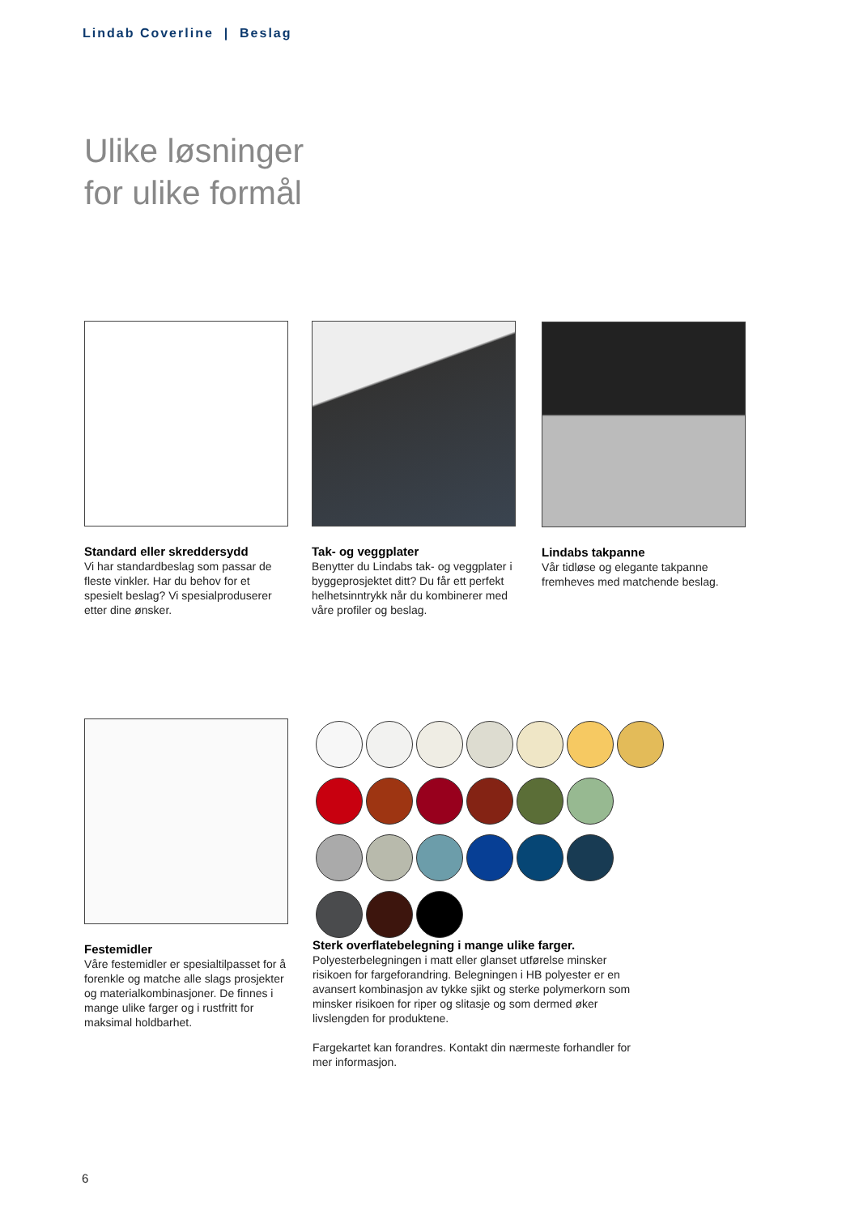Lindab Coverline | Beslag
Ulike løsninger
for ulike formål
Standard eller skreddersydd
Vi har standardbeslag som passar de fleste vinkler. Har du behov for et spesielt beslag? Vi spesialproduserer etter dine ønsker.
Tak- og veggplater
Benytter du Lindabs tak- og veggplater i byggeprosjektet ditt? Du får ett perfekt helhetsinntrykk når du kombinerer med våre profiler og beslag.
Lindabs takpanne
Vår tidløse og elegante takpanne fremheves med matchende beslag.
Festemidler
Våre festemidler er spesialtilpasset for å forenkle og matche alle slags prosjekter og materialkombinasjoner. De finnes i mange ulike farger og i rustfritt for maksimal holdbarhet.
Sterk overflatebelegning i mange ulike farger.
Polyesterbelegningen i matt eller glanset utførelse minsker risikoen for fargeforandring. Belegningen i HB polyester er en avansert kombinasjon av tykke sjikt og sterke polymerkorn som minsker risikoen for riper og slitasje og som dermed øker livslengden for produktene.
Fargekartet kan forandres. Kontakt din nærmeste forhandler for mer informasjon.
6